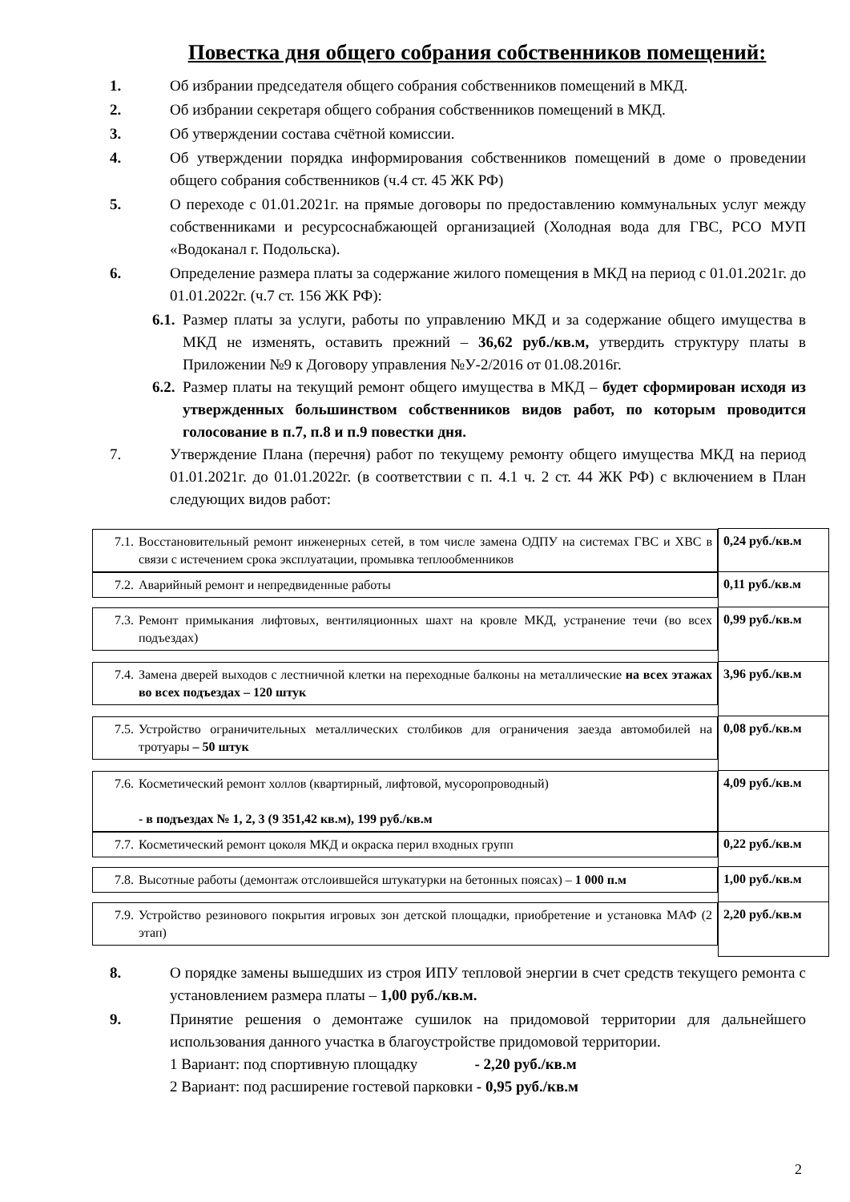Повестка дня общего собрания собственников помещений:
1. Об избрании председателя общего собрания собственников помещений в МКД.
2. Об избрании секретаря общего собрания собственников помещений в МКД.
3. Об утверждении состава счётной комиссии.
4. Об утверждении порядка информирования собственников помещений в доме о проведении общего собрания собственников (ч.4 ст. 45 ЖК РФ)
5. О переходе с 01.01.2021г. на прямые договоры по предоставлению коммунальных услуг между собственниками и ресурсоснабжающей организацией (Холодная вода для ГВС, РСО МУП «Водоканал г. Подольска).
6. Определение размера платы за содержание жилого помещения в МКД на период с 01.01.2021г. до 01.01.2022г. (ч.7 ст. 156 ЖК РФ):
6.1. Размер платы за услуги, работы по управлению МКД и за содержание общего имущества в МКД не изменять, оставить прежний – 36,62 руб./кв.м, утвердить структуру платы в Приложении №9 к Договору управления №У-2/2016 от 01.08.2016г.
6.2. Размер платы на текущий ремонт общего имущества в МКД – будет сформирован исходя из утвержденных большинством собственников видов работ, по которым проводится голосование в п.7, п.8 и п.9 повестки дня.
7. Утверждение Плана (перечня) работ по текущему ремонту общего имущества МКД на период 01.01.2021г. до 01.01.2022г. (в соответствии с п. 4.1 ч. 2 ст. 44 ЖК РФ) с включением в План следующих видов работ:
| 7.1. Восстановительный ремонт инженерных сетей, в том числе замена ОДПУ на системах ГВС и ХВС в связи с истечением срока эксплуатации, промывка теплообменников | 0,24 руб./кв.м |
| 7.2. Аварийный ремонт и непредвиденные работы | 0,11 руб./кв.м |
| 7.3. Ремонт примыкания лифтовых, вентиляционных шахт на кровле МКД, устранение течи (во всех подъездах) | 0,99 руб./кв.м |
| 7.4. Замена дверей выходов с лестничной клетки на переходные балконы на металлические на всех этажах во всех подъездах – 120 штук | 3,96 руб./кв.м |
| 7.5. Устройство ограничительных металлических столбиков для ограничения заезда автомобилей на тротуары – 50 штук | 0,08 руб./кв.м |
| 7.6. Косметический ремонт холлов (квартирный, лифтовой, мусоропроводный) - в подъездах № 1, 2, 3 (9 351,42 кв.м), 199 руб./кв.м | 4,09 руб./кв.м |
| 7.7. Косметический ремонт цоколя МКД и окраска перил входных групп | 0,22 руб./кв.м |
| 7.8. Высотные работы (демонтаж отслоившейся штукатурки на бетонных поясах) – 1 000 п.м | 1,00 руб./кв.м |
| 7.9. Устройство резинового покрытия игровых зон детской площадки, приобретение и установка МАФ (2 этап) | 2,20 руб./кв.м |
8. О порядке замены вышедших из строя ИПУ тепловой энергии в счет средств текущего ремонта с установлением размера платы – 1,00 руб./кв.м.
9. Принятие решения о демонтаже сушилок на придомовой территории для дальнейшего использования данного участка в благоустройстве придомовой территории.
1 Вариант: под спортивную площадку - 2,20 руб./кв.м
2 Вариант: под расширение гостевой парковки - 0,95 руб./кв.м
2